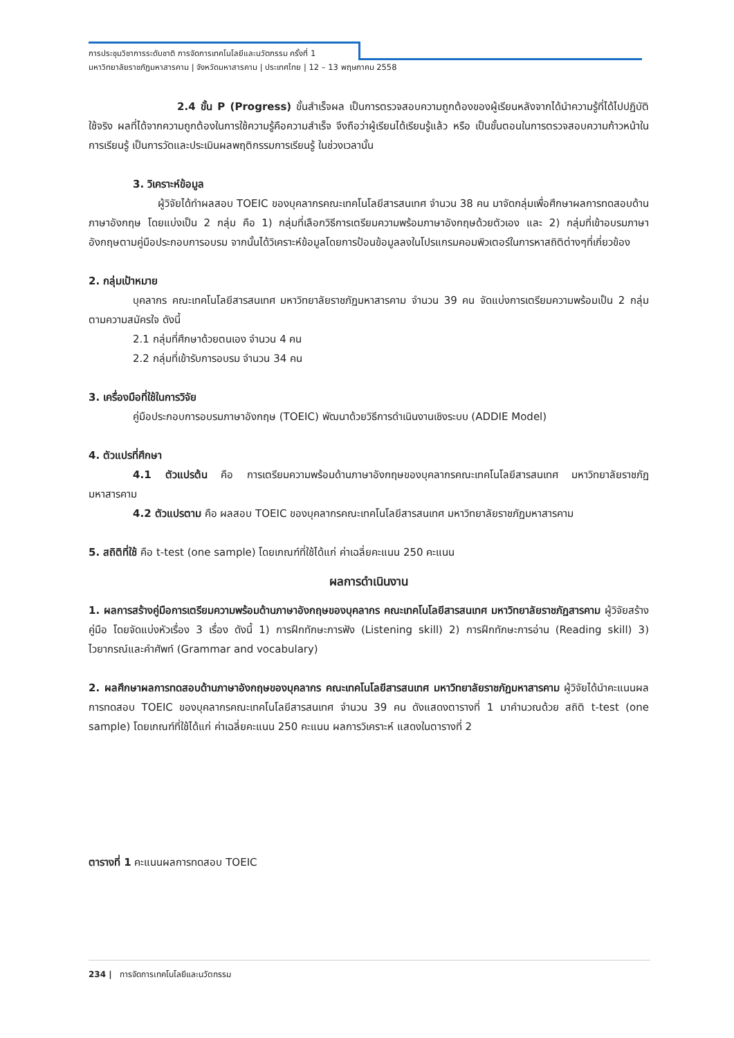การประชุมวิชาการระดับชาติ การจัดการเทคโนโลยีและนวัตกรรม ครั้งที่ 1
มหาวิทยาลัยราชภัฏมหาสารคาม | จังหวัดมหาสารคาม | ประเทศไทย | 12 – 13 พฤษภาคม 2558
2.4 ขั้น P (Progress) ขั้นสำเร็จผล เป็นการตรวจสอบความถูกต้องของผู้เรียนหลังจากได้นำความรู้ที่ได้ไปปฏิบัติใช้จริง ผลที่ได้จากความถูกต้องในการใช้ความรู้คือความสำเร็จ จึงถือว่าผู้เรียนได้เรียนรู้แล้ว หรือ เป็นขั้นตอนในการตรวจสอบความก้าวหน้าในการเรียนรู้ เป็นการวัดและประเมินผลพฤติกรรมการเรียนรู้ ในช่วงเวลานั้น
3. วิเคราะห์ข้อมูล
ผู้วิจัยได้ทำผลสอบ TOEIC ของบุคลากรคณะเทคโนโลยีสารสนเทศ จำนวน 38 คน มาจัดกลุ่มเพื่อศึกษาผลการทดสอบด้านภาษาอังกฤษ โดยแบ่งเป็น 2 กลุ่ม คือ 1) กลุ่มที่เลือกวิธีการเตรียมความพร้อมภาษาอังกฤษด้วยตัวเอง และ 2) กลุ่มที่เข้าอบรมภาษาอังกฤษตามคู่มือประกอบการอบรม จากนั้นได้วิเคราะห์ข้อมูลโดยการป้อนข้อมูลลงในโปรแกรมคอมพิวเตอร์ในการหาสถิติต่างๆที่เกี่ยวข้อง
2. กลุ่มเป้าหมาย
บุคลากร คณะเทคโนโลยีสารสนเทศ มหาวิทยาลัยราชภัฏมหาสารคาม จำนวน 39 คน จัดแบ่งการเตรียมความพร้อมเป็น 2 กลุ่ม ตามความสมัครใจ ดังนี้
2.1 กลุ่มที่ศึกษาด้วยตนเอง จำนวน 4 คน
2.2 กลุ่มที่เข้ารับการอบรม จำนวน 34 คน
3. เครื่องมือที่ใช้ในการวิจัย
คู่มือประกอบการอบรมภาษาอังกฤษ (TOEIC) พัฒนาด้วยวิธีการดำเนินงานเชิงระบบ (ADDIE Model)
4. ตัวแปรที่ศึกษา
4.1 ตัวแปรต้น คือ การเตรียมความพร้อมด้านภาษาอังกฤษของบุคลากรคณะเทคโนโลยีสารสนเทศ มหาวิทยาลัยราชภัฏมหาสารคาม
4.2 ตัวแปรตาม คือ ผลสอบ TOEIC ของบุคลากรคณะเทคโนโลยีสารสนเทศ มหาวิทยาลัยราชภัฏมหาสารคาม
5. สถิติที่ใช้ คือ t-test (one sample) โดยเกณฑ์ที่ใช้ได้แก่ ค่าเฉลี่ยคะแนน 250 คะแนน
ผลการดำเนินงาน
1. ผลการสร้างคู่มือการเตรียมความพร้อมด้านภาษาอังกฤษของบุคลากร คณะเทคโนโลยีสารสนเทศ มหาวิทยาลัยราชภัฏสารคาม ผู้วิจัยสร้างคู่มือ โดยจัดแบ่งหัวเรื่อง 3 เรื่อง ดังนี้ 1) การฝึกทักษะการฟัง (Listening skill) 2) การฝึกทักษะการอ่าน (Reading skill) 3) ไวยากรณ์และคำศัพท์ (Grammar and vocabulary)
2. ผลศึกษาผลการทดสอบด้านภาษาอังกฤษของบุคลากร คณะเทคโนโลยีสารสนเทศ มหาวิทยาลัยราชภัฏมหาสารคาม ผู้วิจัยได้นำคะแนนผลการทดสอบ TOEIC ของบุคลากรคณะเทคโนโลยีสารสนเทศ จำนวน 39 คน ดังแสดงตารางที่ 1 มาคำนวณด้วย สถิติ t-test (one sample) โดยเกณฑ์ที่ใช้ได้แก่ ค่าเฉลี่ยคะแนน 250 คะแนน ผลการวิเคราะห์ แสดงในตารางที่ 2
ตารางที่ 1 คะแนนผลการทดสอบ TOEIC
234 | การจัดการเทคโนโลยีและนวัตกรรม